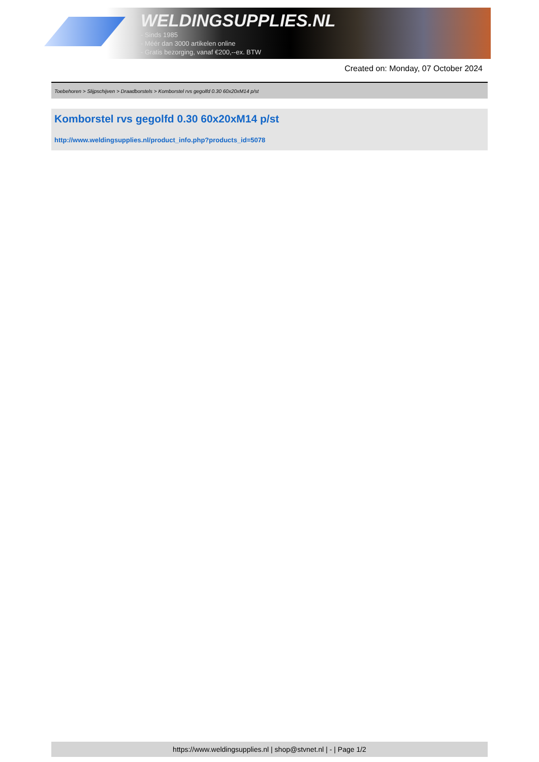WELDINGSUPPLIES.NL
- Sinds 1985
- Méér dan 3000 artikelen online
- Gratis bezorging, vanaf €200,--ex. BTW
Created on: Monday, 07 October 2024
Toebehoren > Slijpschijven > Draadborstels > Komborstel rvs gegolfd 0.30 60x20xM14 p/st
Komborstel rvs gegolfd 0.30 60x20xM14 p/st
http://www.weldingsupplies.nl/product_info.php?products_id=5078
https://www.weldingsupplies.nl | shop@stvnet.nl | - | Page 1/2